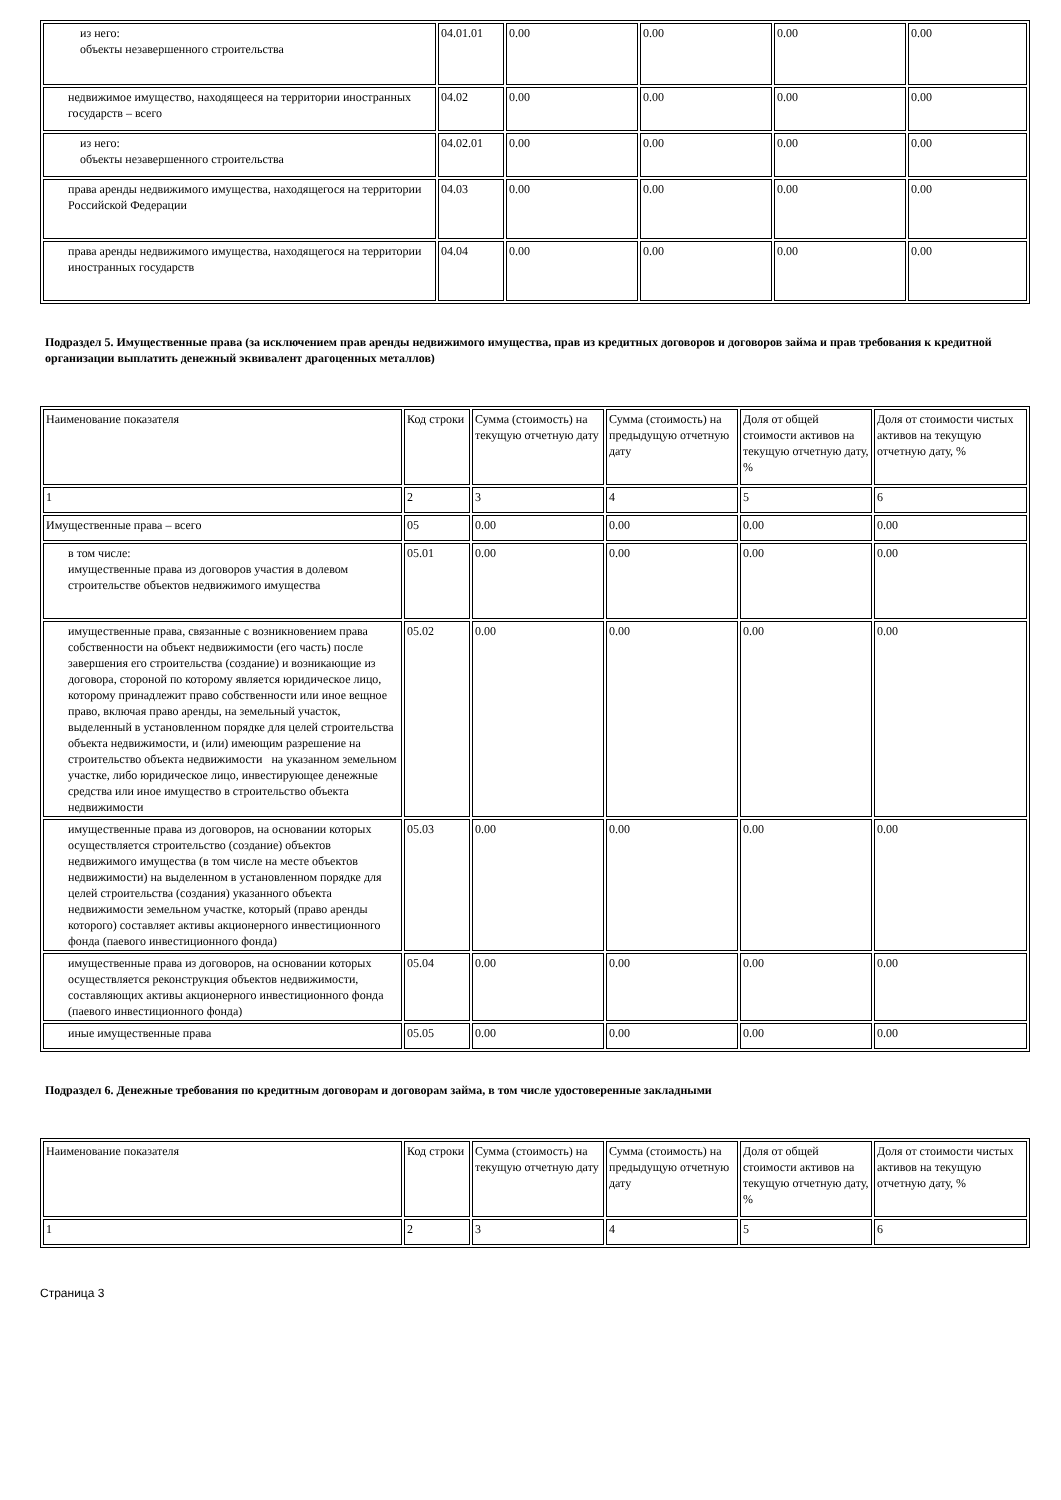| из него: объекты незавершенного строительства | 04.01.01 | 0.00 | 0.00 | 0.00 | 0.00 |
| недвижимое имущество, находящееся на территории иностранных государств – всего | 04.02 | 0.00 | 0.00 | 0.00 | 0.00 |
| из него: объекты незавершенного строительства | 04.02.01 | 0.00 | 0.00 | 0.00 | 0.00 |
| права аренды недвижимого имущества, находящегося на территории Российской Федерации | 04.03 | 0.00 | 0.00 | 0.00 | 0.00 |
| права аренды недвижимого имущества, находящегося на территории иностранных государств | 04.04 | 0.00 | 0.00 | 0.00 | 0.00 |
Подраздел 5. Имущественные права (за исключением прав аренды недвижимого имущества, прав из кредитных договоров и договоров займа и прав требования к кредитной организации выплатить денежный эквивалент драгоценных металлов)
| Наименование показателя | Код строки | Сумма (стоимость) на текущую отчетную дату | Сумма (стоимость) на предыдущую отчетную дату | Доля от общей стоимости активов на текущую отчетную дату, % | Доля от стоимости чистых активов на текущую отчетную дату, % |
| 1 | 2 | 3 | 4 | 5 | 6 |
| Имущественные права – всего | 05 | 0.00 | 0.00 | 0.00 | 0.00 |
| в том числе: имущественные права из договоров участия в долевом строительстве объектов недвижимого имущества | 05.01 | 0.00 | 0.00 | 0.00 | 0.00 |
| имущественные права, связанные с возникновением права собственности на объект недвижимости (его часть) после завершения его строительства (создание) и возникающие из договора, стороной по которому является юридическое лицо, которому принадлежит право собственности или иное вещное право, включая право аренды, на земельный участок, выделенный в установленном порядке для целей строительства объекта недвижимости, и (или) имеющим разрешение на строительство объекта недвижимости на указанном земельном участке, либо юридическое лицо, инвестирующее денежные средства или иное имущество в строительство объекта недвижимости | 05.02 | 0.00 | 0.00 | 0.00 | 0.00 |
| имущественные права из договоров, на основании которых осуществляется строительство (создание) объектов недвижимого имущества (в том числе на месте объектов недвижимости) на выделенном в установленном порядке для целей строительства (создания) указанного объекта недвижимости земельном участке, который (право аренды которого) составляет активы акционерного инвестиционного фонда (паевого инвестиционного фонда) | 05.03 | 0.00 | 0.00 | 0.00 | 0.00 |
| имущественные права из договоров, на основании которых осуществляется реконструкция объектов недвижимости, составляющих активы акционерного инвестиционного фонда (паевого инвестиционного фонда) | 05.04 | 0.00 | 0.00 | 0.00 | 0.00 |
| иные имущественные права | 05.05 | 0.00 | 0.00 | 0.00 | 0.00 |
Подраздел 6. Денежные требования по кредитным договорам и договорам займа, в том числе удостоверенные закладными
| Наименование показателя | Код строки | Сумма (стоимость) на текущую отчетную дату | Сумма (стоимость) на предыдущую отчетную дату | Доля от общей стоимости активов на текущую отчетную дату, % | Доля от стоимости чистых активов на текущую отчетную дату, % |
| 1 | 2 | 3 | 4 | 5 | 6 |
Страница 3